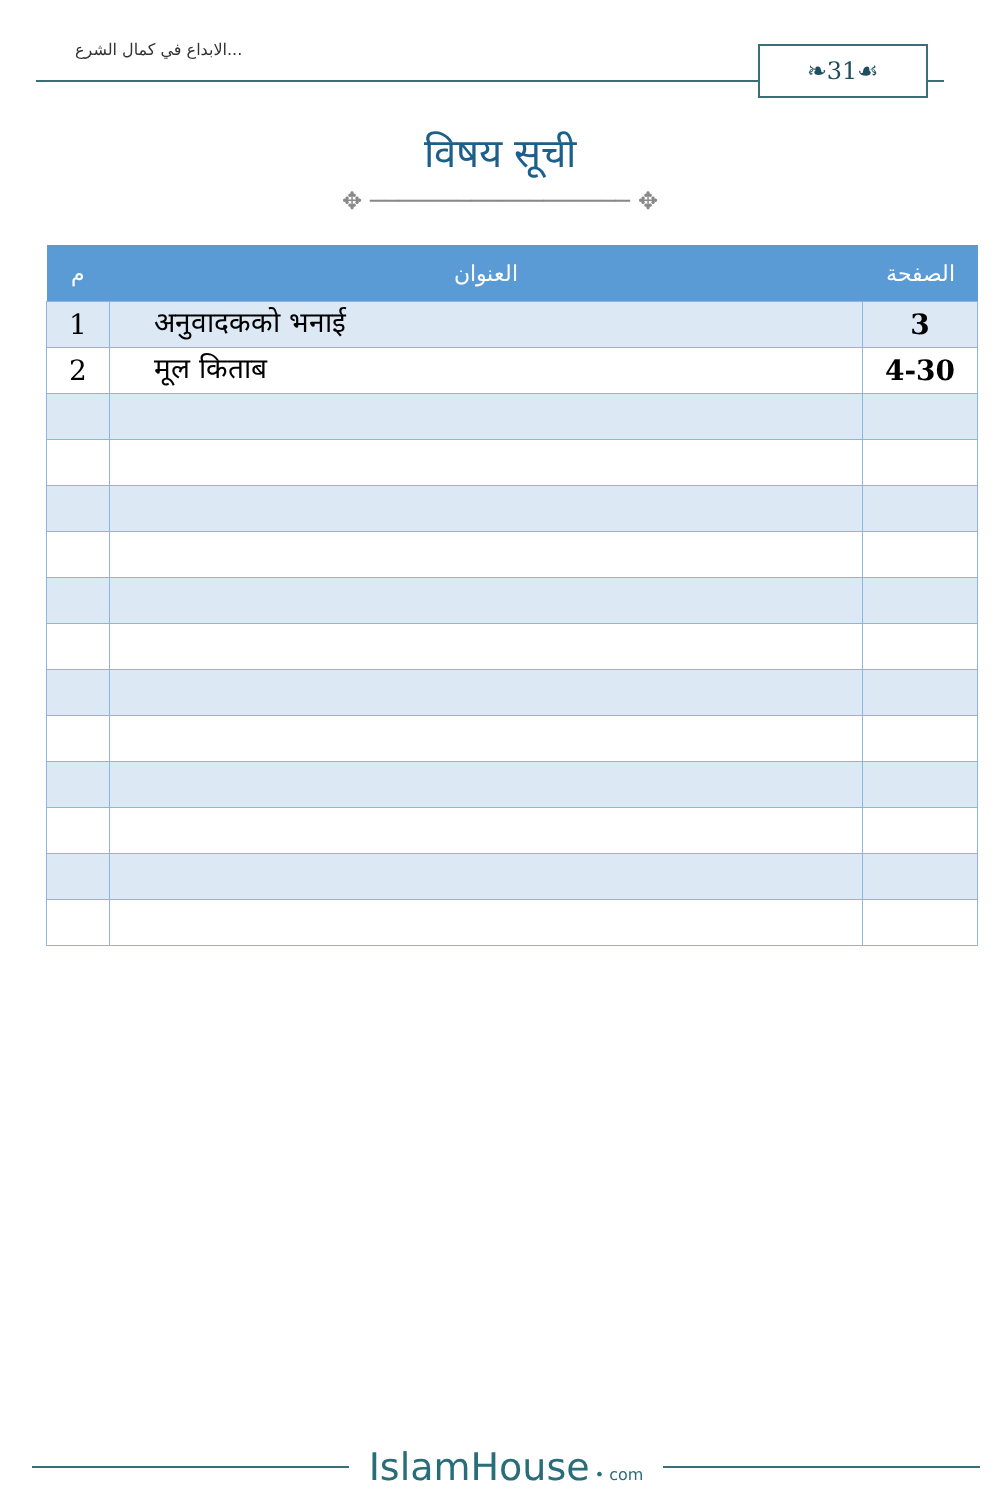الابداع في كمال الشرع... ❧31☙
विषय सूची
✥ ────────────────── ✥
| م | العنوان | الصفحة |
| --- | --- | --- |
| 1 | अनुवादकको भनाई | 3 |
| 2 | मूल किताब | 4-30 |
IslamHouse • com